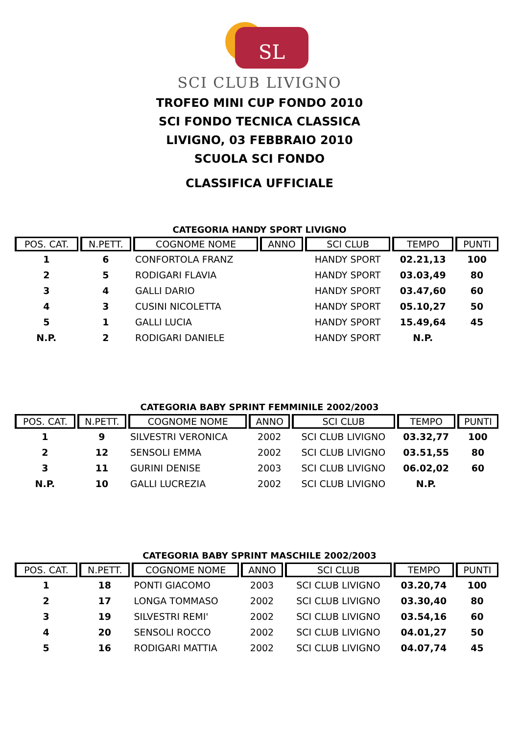SL
SCI CLUB LIVIGNO
TROFEO MINI CUP FONDO 2010
SCI FONDO TECNICA CLASSICA
LIVIGNO, 03 FEBBRAIO 2010
SCUOLA SCI FONDO
CLASSIFICA UFFICIALE
CATEGORIA HANDY SPORT LIVIGNO
| POS. CAT. | N.PETT. | COGNOME NOME | ANNO | SCI CLUB | TEMPO | PUNTI |
| --- | --- | --- | --- | --- | --- | --- |
| 1 | 6 | CONFORTOLA FRANZ | | HANDY SPORT | 02.21,13 | 100 |
| 2 | 5 | RODIGARI FLAVIA | | HANDY SPORT | 03.03,49 | 80 |
| 3 | 4 | GALLI DARIO | | HANDY SPORT | 03.47,60 | 60 |
| 4 | 3 | CUSINI NICOLETTA | | HANDY SPORT | 05.10,27 | 50 |
| 5 | 1 | GALLI LUCIA | | HANDY SPORT | 15.49,64 | 45 |
| N.P. | 2 | RODIGARI DANIELE | | HANDY SPORT | N.P. | |
CATEGORIA BABY SPRINT FEMMINILE 2002/2003
| POS. CAT. | N.PETT. | COGNOME NOME | ANNO | SCI CLUB | TEMPO | PUNTI |
| --- | --- | --- | --- | --- | --- | --- |
| 1 | 9 | SILVESTRI VERONICA | 2002 | SCI CLUB LIVIGNO | 03.32,77 | 100 |
| 2 | 12 | SENSOLI EMMA | 2002 | SCI CLUB LIVIGNO | 03.51,55 | 80 |
| 3 | 11 | GURINI DENISE | 2003 | SCI CLUB LIVIGNO | 06.02,02 | 60 |
| N.P. | 10 | GALLI LUCREZIA | 2002 | SCI CLUB LIVIGNO | N.P. | |
CATEGORIA BABY SPRINT MASCHILE 2002/2003
| POS. CAT. | N.PETT. | COGNOME NOME | ANNO | SCI CLUB | TEMPO | PUNTI |
| --- | --- | --- | --- | --- | --- | --- |
| 1 | 18 | PONTI GIACOMO | 2003 | SCI CLUB LIVIGNO | 03.20,74 | 100 |
| 2 | 17 | LONGA TOMMASO | 2002 | SCI CLUB LIVIGNO | 03.30,40 | 80 |
| 3 | 19 | SILVESTRI REMI' | 2002 | SCI CLUB LIVIGNO | 03.54,16 | 60 |
| 4 | 20 | SENSOLI ROCCO | 2002 | SCI CLUB LIVIGNO | 04.01,27 | 50 |
| 5 | 16 | RODIGARI MATTIA | 2002 | SCI CLUB LIVIGNO | 04.07,74 | 45 |